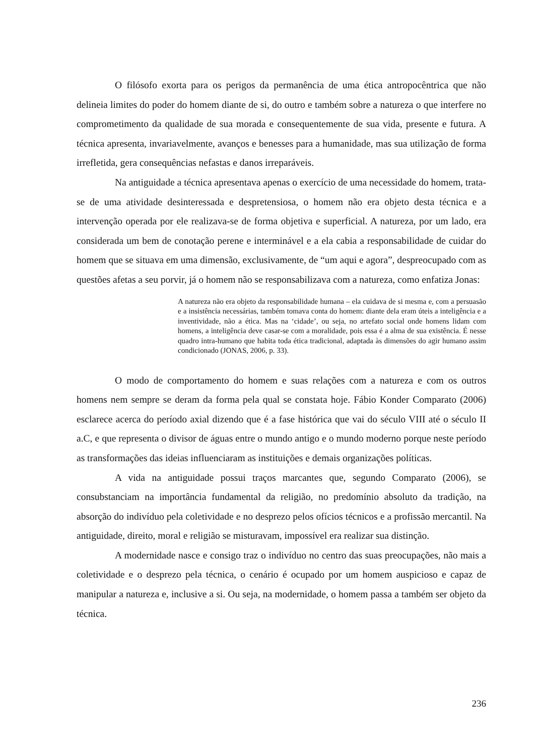O filósofo exorta para os perigos da permanência de uma ética antropocêntrica que não delineia limites do poder do homem diante de si, do outro e também sobre a natureza o que interfere no comprometimento da qualidade de sua morada e consequentemente de sua vida, presente e futura. A técnica apresenta, invariavelmente, avanços e benesses para a humanidade, mas sua utilização de forma irrefletida, gera consequências nefastas e danos irreparáveis.
Na antiguidade a técnica apresentava apenas o exercício de uma necessidade do homem, trata-se de uma atividade desinteressada e despretensiosa, o homem não era objeto desta técnica e a intervenção operada por ele realizava-se de forma objetiva e superficial. A natureza, por um lado, era considerada um bem de conotação perene e interminável e a ela cabia a responsabilidade de cuidar do homem que se situava em uma dimensão, exclusivamente, de “um aqui e agora”, despreocupado com as questões afetas a seu porvir, já o homem não se responsabilizava com a natureza, como enfatiza Jonas:
A natureza não era objeto da responsabilidade humana – ela cuidava de si mesma e, com a persuasão e a insistência necessárias, também tomava conta do homem: diante dela eram úteis a inteligência e a inventividade, não a ética. Mas na ‘cidade’, ou seja, no artefato social onde homens lidam com homens, a inteligência deve casar-se com a moralidade, pois essa é a alma de sua existência. É nesse quadro intra-humano que habita toda ética tradicional, adaptada às dimensões do agir humano assim condicionado (JONAS, 2006, p. 33).
O modo de comportamento do homem e suas relações com a natureza e com os outros homens nem sempre se deram da forma pela qual se constata hoje. Fábio Konder Comparato (2006) esclarece acerca do período axial dizendo que é a fase histórica que vai do século VIII até o século II a.C, e que representa o divisor de águas entre o mundo antigo e o mundo moderno porque neste período as transformações das ideias influenciaram as instituições e demais organizações políticas.
A vida na antiguidade possui traços marcantes que, segundo Comparato (2006), se consubstanciam na importância fundamental da religião, no predomínio absoluto da tradição, na absorção do indivíduo pela coletividade e no desprezo pelos ofícios técnicos e a profissão mercantil. Na antiguidade, direito, moral e religião se misturavam, impossível era realizar sua distinção.
A modernidade nasce e consigo traz o indivíduo no centro das suas preocupações, não mais a coletividade e o desprezo pela técnica, o cenário é ocupado por um homem auspicioso e capaz de manipular a natureza e, inclusive a si. Ou seja, na modernidade, o homem passa a também ser objeto da técnica.
236